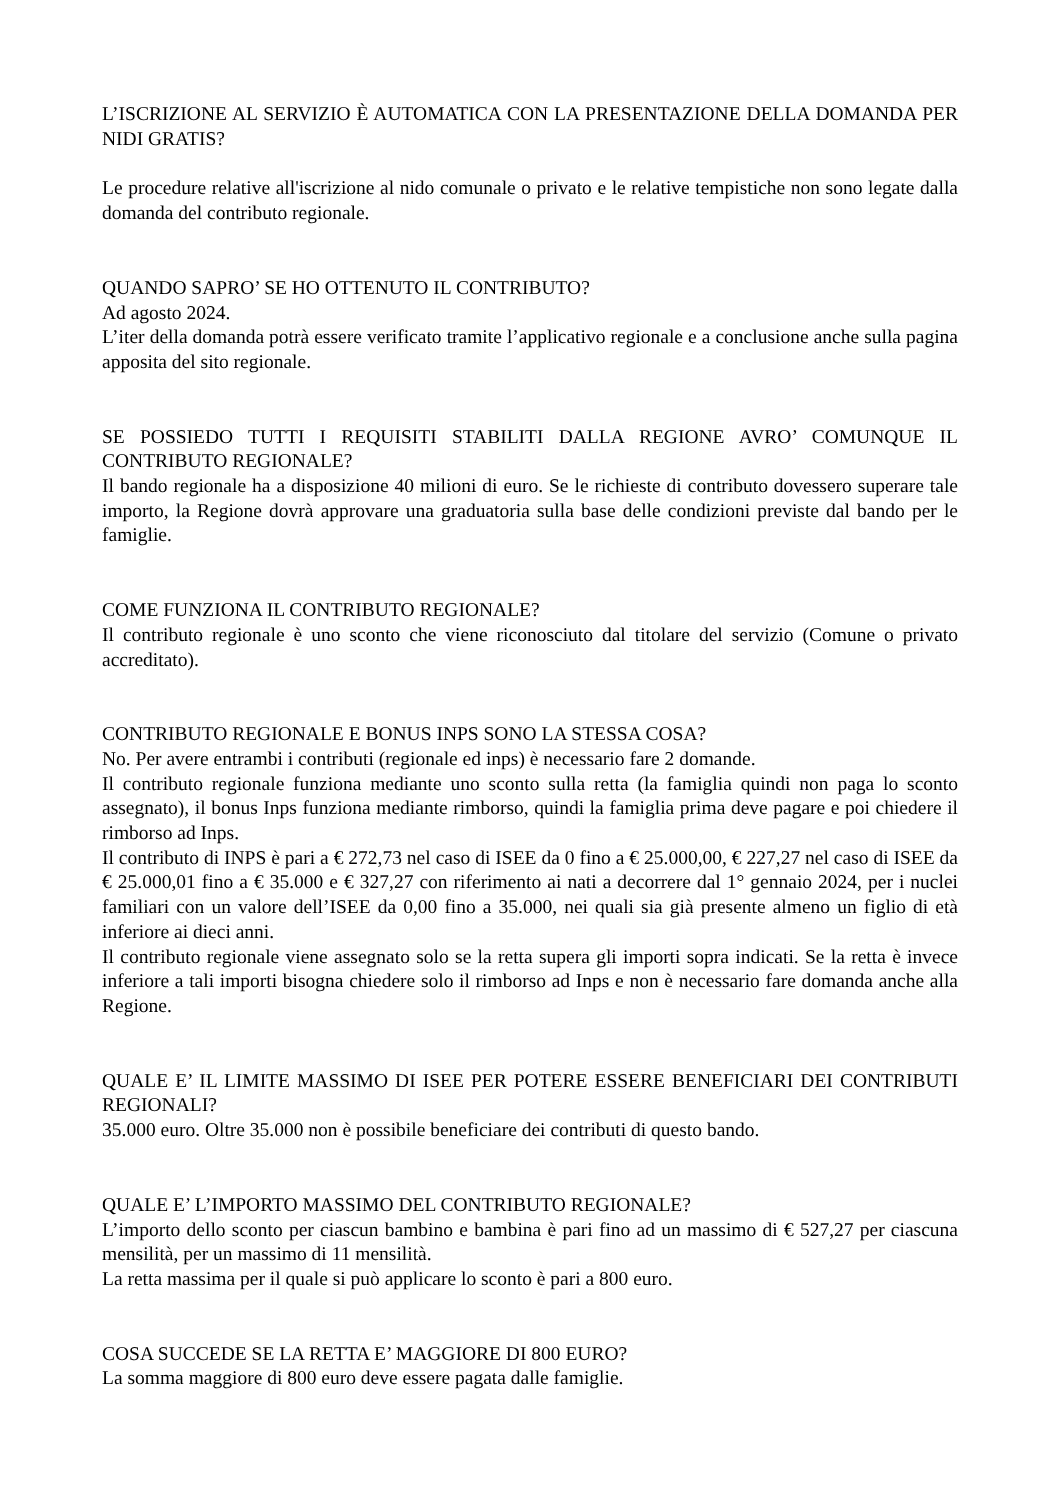L’ISCRIZIONE AL SERVIZIO È AUTOMATICA CON LA PRESENTAZIONE DELLA DOMANDA PER NIDI GRATIS?
Le procedure relative all'iscrizione al nido comunale o privato e le relative tempistiche non sono legate dalla domanda del contributo regionale.
QUANDO SAPRO’ SE HO OTTENUTO IL CONTRIBUTO?
Ad agosto 2024.
L’iter della domanda potrà essere verificato tramite l’applicativo regionale e a conclusione anche sulla pagina apposita del sito regionale.
SE POSSIEDO TUTTI I REQUISITI STABILITI DALLA REGIONE AVRO’ COMUNQUE IL CONTRIBUTO REGIONALE?
Il bando regionale ha a disposizione 40 milioni di euro. Se le richieste di contributo dovessero superare tale importo, la Regione dovrà approvare una graduatoria sulla base delle condizioni previste dal bando per le famiglie.
COME FUNZIONA IL CONTRIBUTO REGIONALE?
Il contributo regionale è uno sconto che viene riconosciuto dal titolare del servizio (Comune o privato accreditato).
CONTRIBUTO REGIONALE E BONUS INPS SONO LA STESSA COSA?
No. Per avere entrambi i contributi (regionale ed inps) è necessario fare 2 domande.
Il contributo regionale funziona mediante uno sconto sulla retta (la famiglia quindi non paga lo sconto assegnato), il bonus Inps funziona mediante rimborso, quindi la famiglia prima deve pagare e poi chiedere il rimborso ad Inps.
Il contributo di INPS è pari a € 272,73 nel caso di ISEE da 0 fino a € 25.000,00, € 227,27 nel caso di ISEE da € 25.000,01 fino a € 35.000 e € 327,27 con riferimento ai nati a decorrere dal 1° gennaio 2024, per i nuclei familiari con un valore dell’ISEE da 0,00 fino a 35.000, nei quali sia già presente almeno un figlio di età inferiore ai dieci anni.
Il contributo regionale viene assegnato solo se la retta supera gli importi sopra indicati. Se la retta è invece inferiore a tali importi bisogna chiedere solo il rimborso ad Inps e non è necessario fare domanda anche alla Regione.
QUALE E’ IL LIMITE MASSIMO DI ISEE PER POTERE ESSERE BENEFICIARI DEI CONTRIBUTI REGIONALI?
35.000 euro. Oltre 35.000 non è possibile beneficiare dei contributi di questo bando.
QUALE E’ L’IMPORTO MASSIMO DEL CONTRIBUTO REGIONALE?
L’importo dello sconto per ciascun bambino e bambina è pari fino ad un massimo di € 527,27 per ciascuna mensilità, per un massimo di 11 mensilità.
La retta massima per il quale si può applicare lo sconto è pari a 800 euro.
COSA SUCCEDE SE LA RETTA E’ MAGGIORE DI 800 EURO?
La somma maggiore di 800 euro deve essere pagata dalle famiglie.